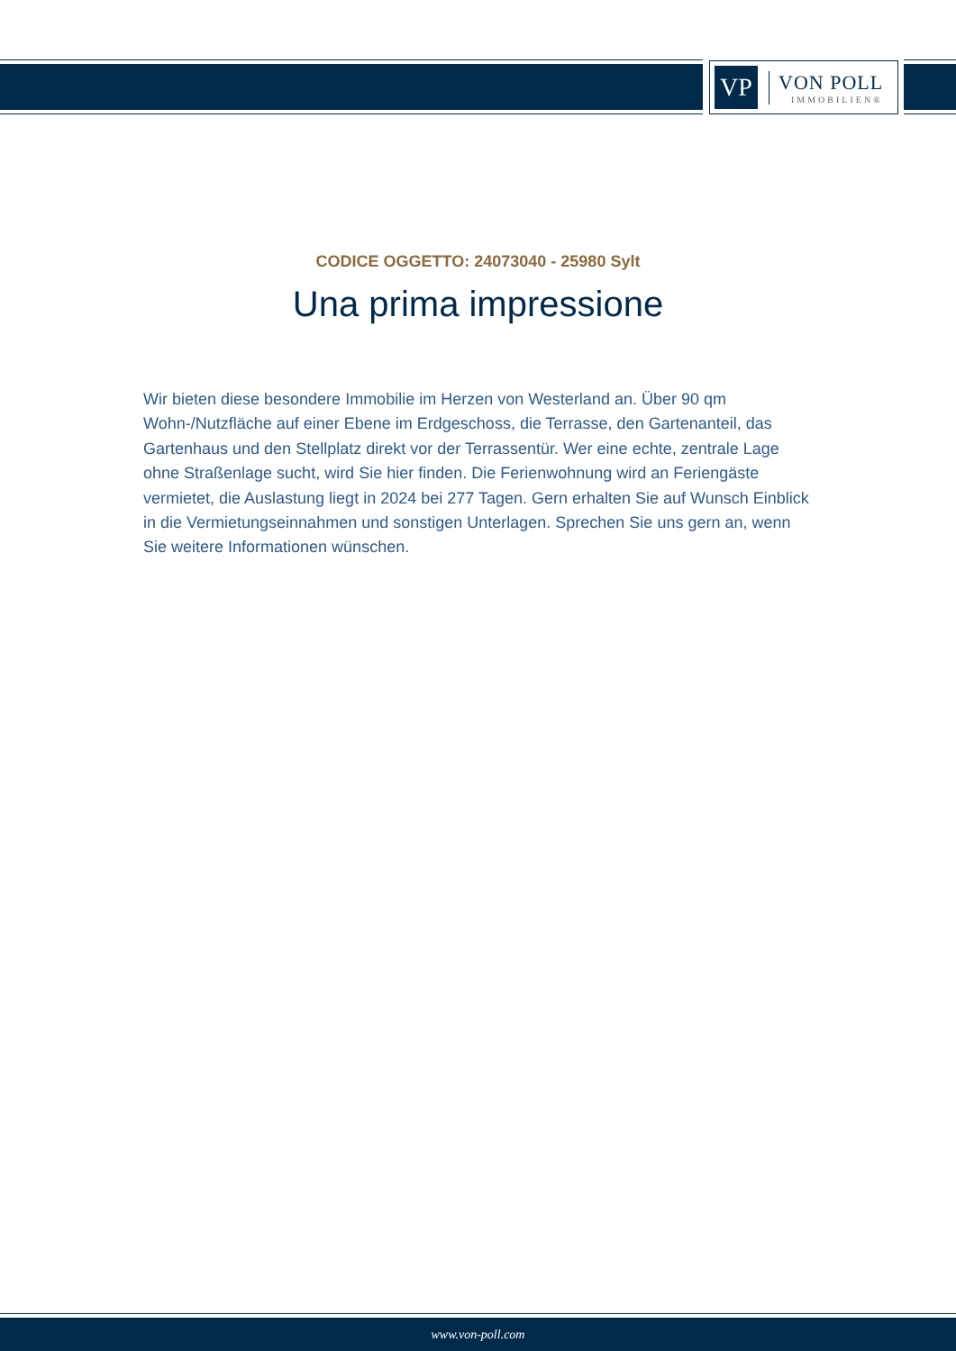VP
VON POLL
IMMOBILIEN®
CODICE OGGETTO: 24073040 - 25980 Sylt
Una prima impressione
Wir bieten diese besondere Immobilie im Herzen von Westerland an. Über 90 qm Wohn-/Nutzfläche auf einer Ebene im Erdgeschoss, die Terrasse, den Gartenanteil, das Gartenhaus und den Stellplatz direkt vor der Terrassentür. Wer eine echte, zentrale Lage ohne Straßenlage sucht, wird Sie hier finden. Die Ferienwohnung wird an Feriengäste vermietet, die Auslastung liegt in 2024 bei 277 Tagen. Gern erhalten Sie auf Wunsch Einblick in die Vermietungseinnahmen und sonstigen Unterlagen. Sprechen Sie uns gern an, wenn Sie weitere Informationen wünschen.
www.von-poll.com